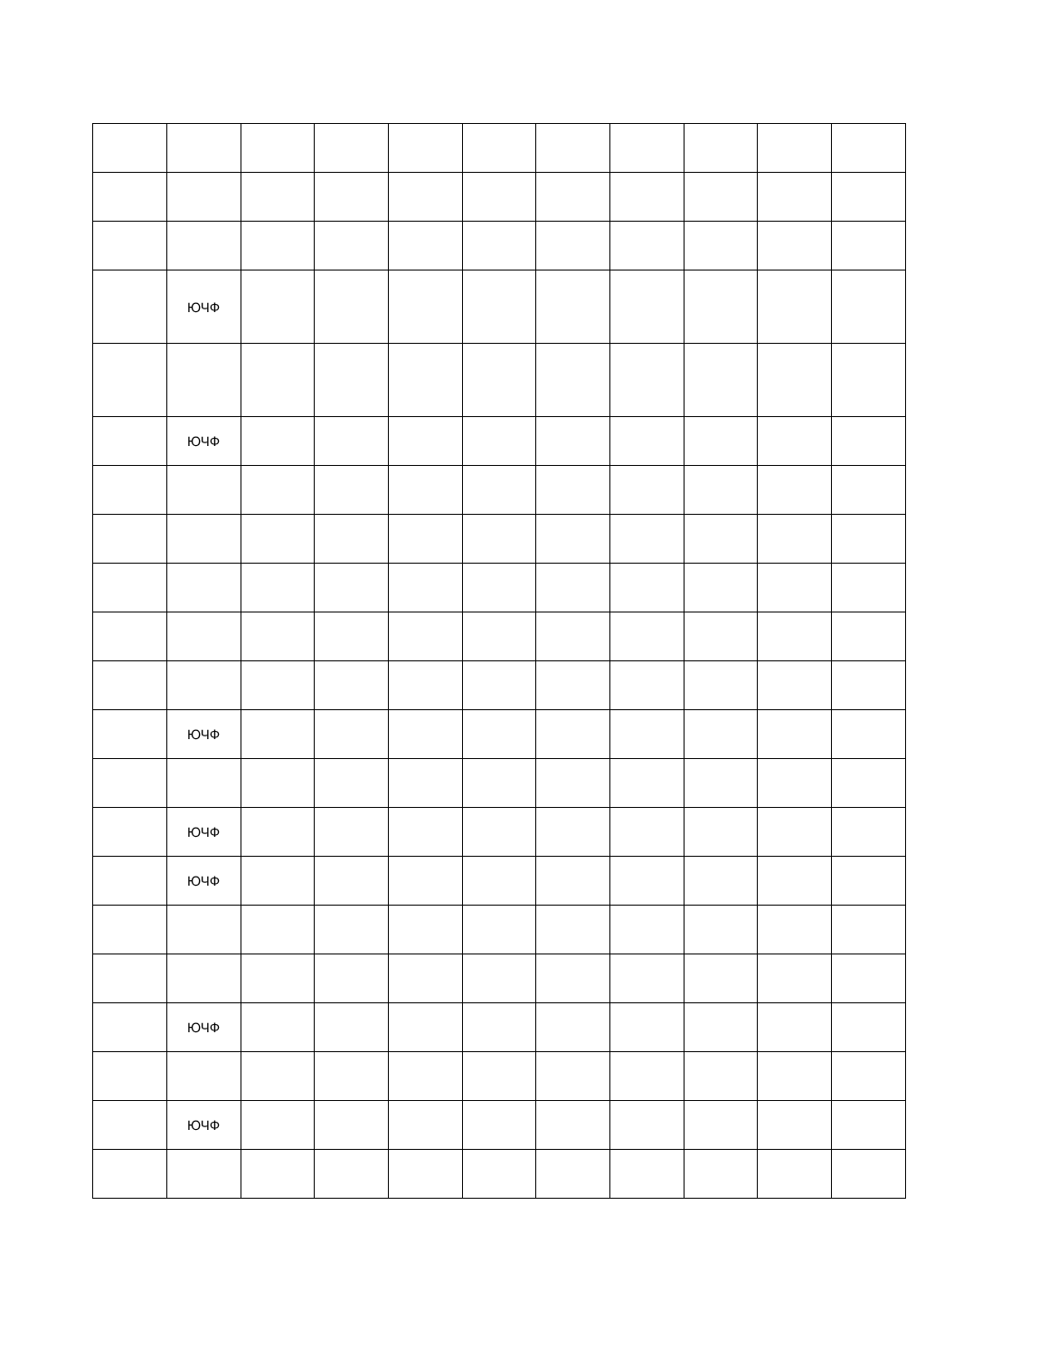| | ЮЧФ | | | | | | | | | |
| | ЮЧФ | | | | | | | | | |
| | ЮЧФ | | | | | | | | | |
| | ЮЧФ | | | | | | | | | |
| | ЮЧФ | | | | | | | | | |
| | ЮЧФ | | | | | | | | | |
| | ЮЧФ | | | | | | | | | |